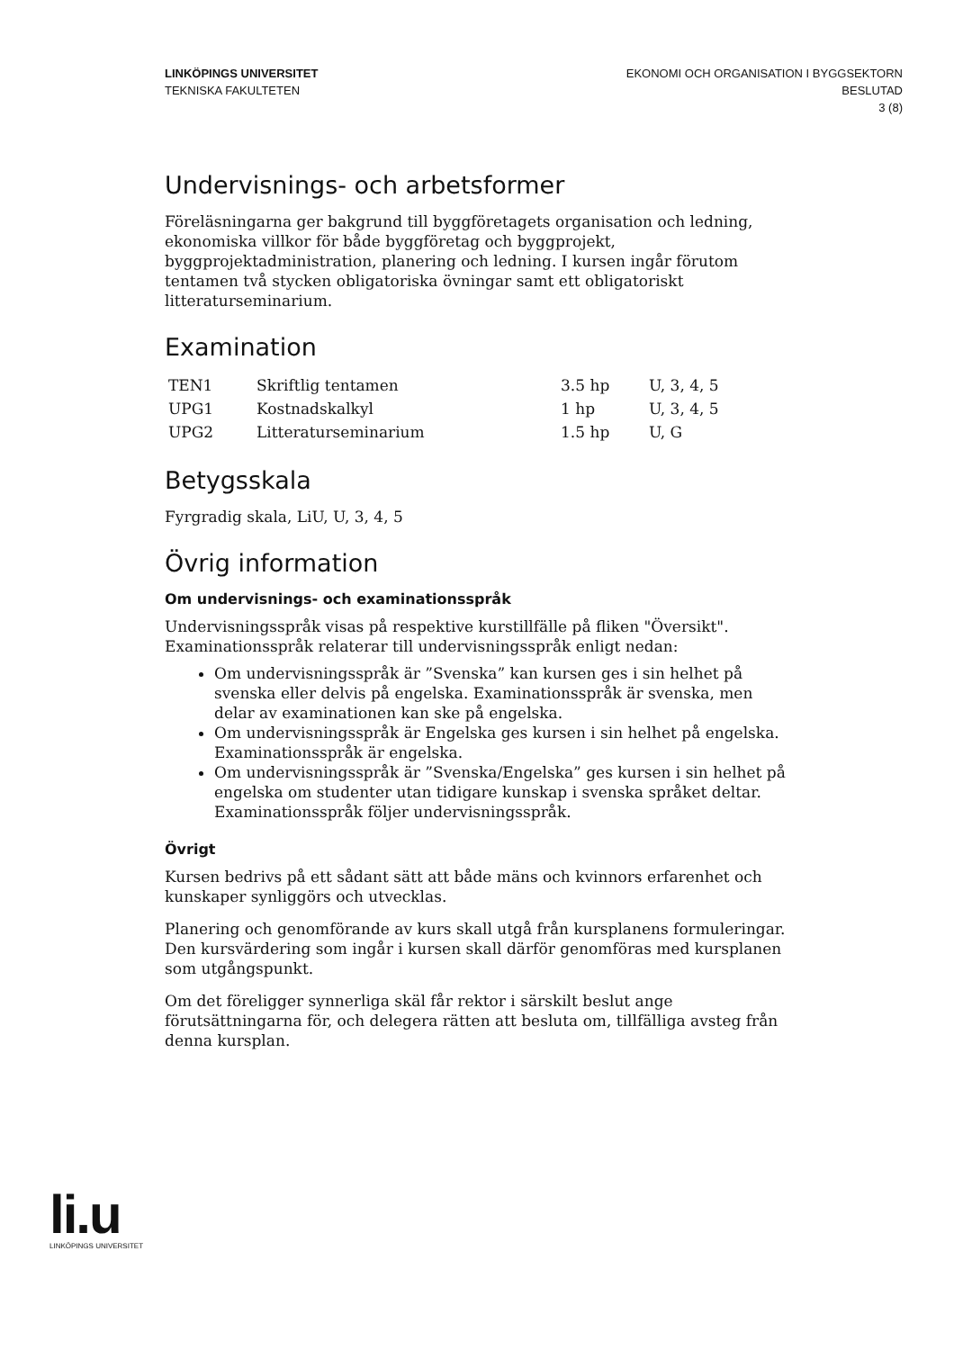LINKÖPINGS UNIVERSITET
TEKNISKA FAKULTETEN
EKONOMI OCH ORGANISATION I BYGGSEKTORN
BESLUTAD
3 (8)
Undervisnings- och arbetsformer
Föreläsningarna ger bakgrund till byggföretagets organisation och ledning, ekonomiska villkor för både byggföretag och byggprojekt, byggprojektadministration, planering och ledning. I kursen ingår förutom tentamen två stycken obligatoriska övningar samt ett obligatoriskt litteraturseminarium.
Examination
| TEN1 | Skriftlig tentamen | 3.5 hp | U, 3, 4, 5 |
| UPG1 | Kostnadskalkyl | 1 hp | U, 3, 4, 5 |
| UPG2 | Litteraturseminarium | 1.5 hp | U, G |
Betygsskala
Fyrgradig skala, LiU, U, 3, 4, 5
Övrig information
Om undervisnings- och examinationsspråk
Undervisningsspråk visas på respektive kurstillfälle på fliken "Översikt". Examinationsspråk relaterar till undervisningsspråk enligt nedan:
Om undervisningsspråk är ”Svenska” kan kursen ges i sin helhet på svenska eller delvis på engelska. Examinationsspråk är svenska, men delar av examinationen kan ske på engelska.
Om undervisningsspråk är Engelska ges kursen i sin helhet på engelska. Examinationsspråk är engelska.
Om undervisningsspråk är ”Svenska/Engelska” ges kursen i sin helhet på engelska om studenter utan tidigare kunskap i svenska språket deltar. Examinationsspråk följer undervisningsspråk.
Övrigt
Kursen bedrivs på ett sådant sätt att både mäns och kvinnors erfarenhet och kunskaper synliggörs och utvecklas.
Planering och genomförande av kurs skall utgå från kursplanens formuleringar. Den kursvärdering som ingår i kursen skall därför genomföras med kursplanen som utgångspunkt.
Om det föreligger synnerliga skäl får rektor i särskilt beslut ange förutsättningarna för, och delegera rätten att besluta om, tillfälliga avsteg från denna kursplan.
li.u
LINKÖPINGS UNIVERSITET